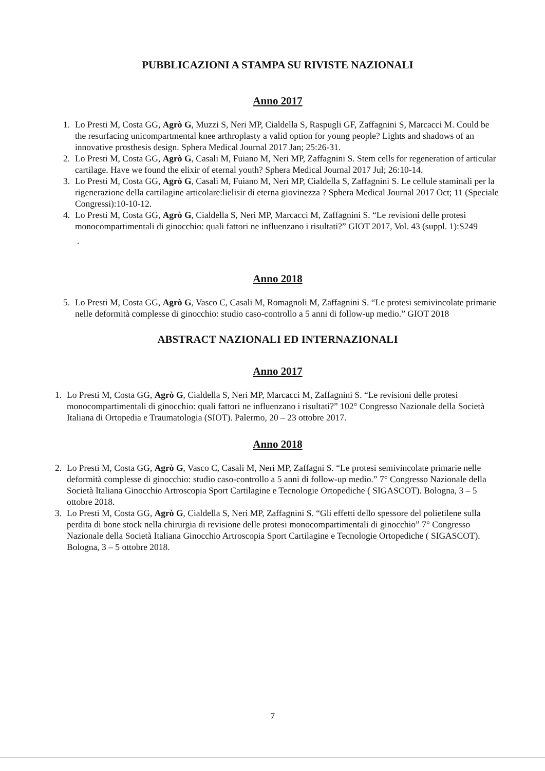PUBBLICAZIONI A STAMPA SU RIVISTE NAZIONALI
Anno 2017
1. Lo Presti M, Costa GG, Agrò G, Muzzi S, Neri MP, Cialdella S, Raspugli GF, Zaffagnini S, Marcacci M. Could be the resurfacing unicompartmental knee arthroplasty a valid option for young people? Lights and shadows of an innovative prosthesis design. Sphera Medical Journal 2017 Jan; 25:26-31.
2. Lo Presti M, Costa GG, Agrò G, Casali M, Fuiano M, Neri MP, Zaffagnini S. Stem cells for regeneration of articular cartilage. Have we found the elixir of eternal youth? Sphera Medical Journal 2017 Jul; 26:10-14.
3. Lo Presti M, Costa GG, Agrò G, Casali M, Fuiano M, Neri MP, Cialdella S, Zaffagnini S. Le cellule staminali per la rigenerazione della cartilagine articolare:lielisir di eterna giovinezza ? Sphera Medical Journal 2017 Oct; 11 (Speciale Congressi):10-10-12.
4. Lo Presti M, Costa GG, Agrò G, Cialdella S, Neri MP, Marcacci M, Zaffagnini S. “Le revisioni delle protesi monocompartimentali di ginocchio: quali fattori ne influenzano i risultati?” GIOT 2017, Vol. 43 (suppl. 1):S249
.
Anno 2018
5. Lo Presti M, Costa GG, Agrò G, Vasco C, Casali M, Romagnoli M, Zaffagnini S. “Le protesi semivincolate primarie nelle deformità complesse di ginocchio: studio caso-controllo a 5 anni di follow-up medio.” GIOT 2018
ABSTRACT NAZIONALI ED INTERNAZIONALI
Anno 2017
1. Lo Presti M, Costa GG, Agrò G, Cialdella S, Neri MP, Marcacci M, Zaffagnini S. “Le revisioni delle protesi monocompartimentali di ginocchio: quali fattori ne influenzano i risultati?” 102° Congresso Nazionale della Società Italiana di Ortopedia e Traumatologia (SIOT). Palermo, 20 – 23 ottobre 2017.
Anno 2018
2. Lo Presti M, Costa GG, Agrò G, Vasco C, Casali M, Neri MP, Zaffagni S. “Le protesi semivincolate primarie nelle deformità complesse di ginocchio: studio caso-controllo a 5 anni di follow-up medio.” 7° Congresso Nazionale della Società Italiana Ginocchio Artroscopia Sport Cartilagine e Tecnologie Ortopediche ( SIGASCOT). Bologna, 3 – 5 ottobre 2018.
3. Lo Presti M, Costa GG, Agrò G, Cialdella S, Neri MP, Zaffagnini S. “Gli effetti dello spessore del polietilene sulla perdita di bone stock nella chirurgia di revisione delle protesi monocompartimentali di ginocchio” 7° Congresso Nazionale della Società Italiana Ginocchio Artroscopia Sport Cartilagine e Tecnologie Ortopediche ( SIGASCOT). Bologna, 3 – 5 ottobre 2018.
7